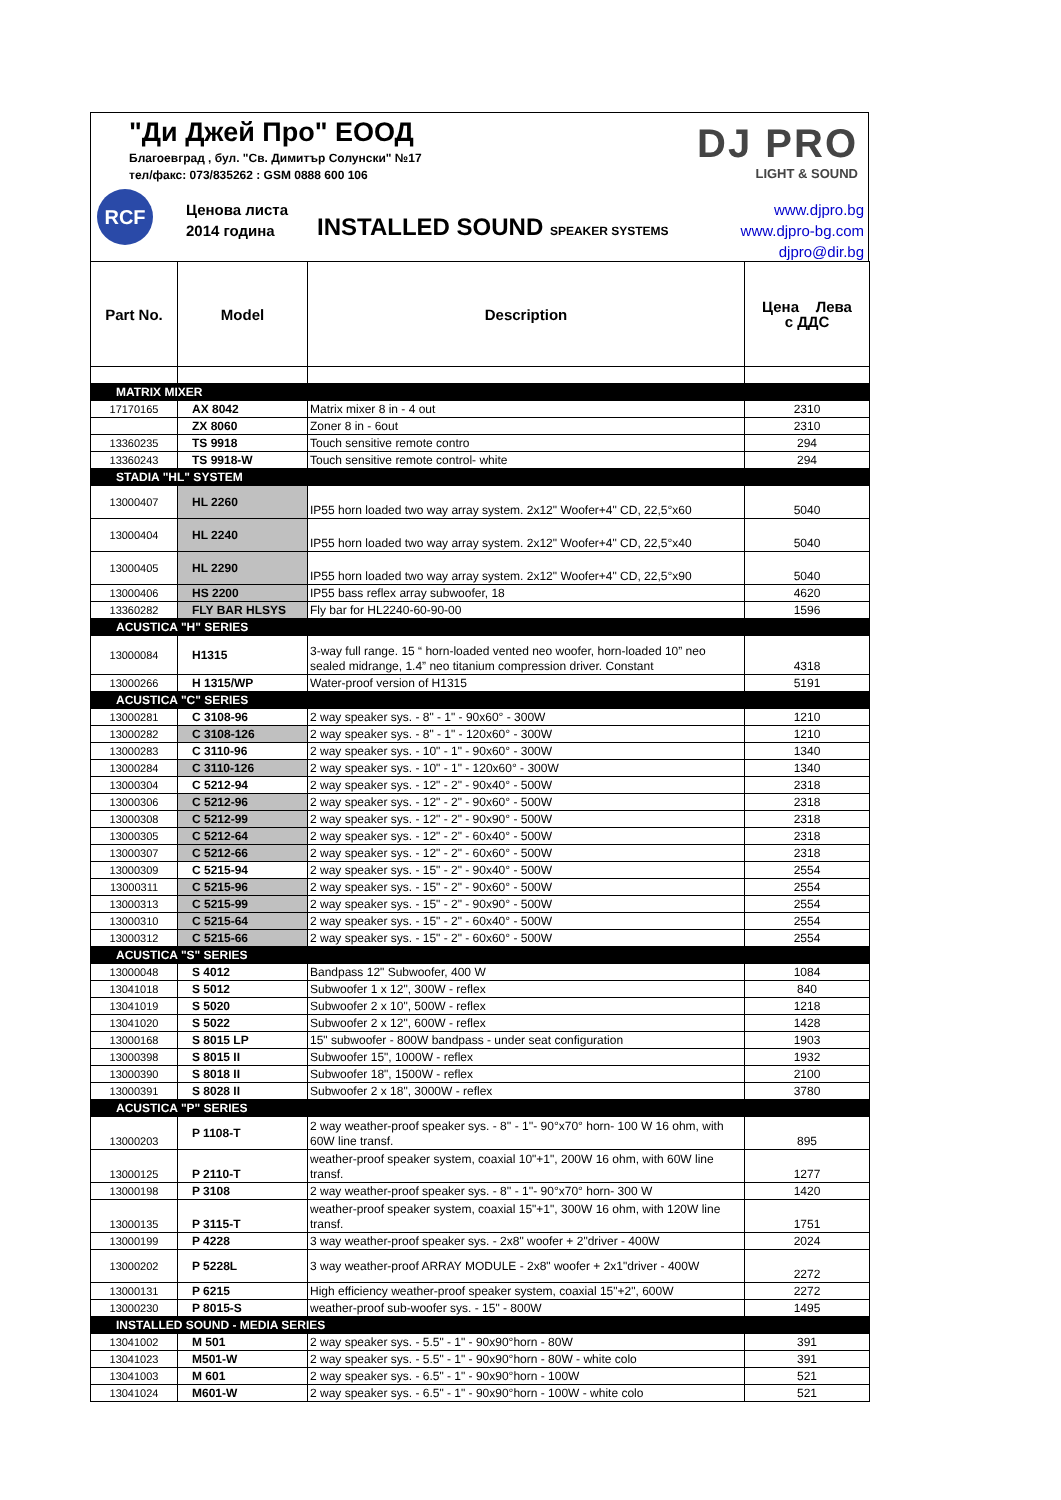"Ди Джей Про" ЕООД
Благоевград , бул. "Св. Димитър Солунски" №17
тел/факс: 073/835262 : GSM 0888 600 106
RCF
Ценова листа
2014 година
INSTALLED SOUND SPEAKER SYSTEMS
DJ PRO
LIGHT & SOUND
www.djpro.bg
www.djpro-bg.com
djpro@dir.bg
| Part No. | Model | Description | Цена Лева с ДДС |
| --- | --- | --- | --- |
| MATRIX MIXER | | | |
| 17170165 | AX 8042 | Matrix mixer 8 in - 4 out | 2310 |
| | ZX 8060 | Zoner 8 in - 6out | 2310 |
| 13360235 | TS 9918 | Touch sensitive remote contro | 294 |
| 13360243 | TS 9918-W | Touch sensitive remote control- white | 294 |
| STADIA "HL" SYSTEM | | | |
| 13000407 | HL 2260 | IP55 horn loaded two way array system. 2x12" Woofer+4" CD, 22,5°x60 | 5040 |
| 13000404 | HL 2240 | IP55 horn loaded two way array system. 2x12" Woofer+4" CD, 22,5°x40 | 5040 |
| 13000405 | HL 2290 | IP55 horn loaded two way array system. 2x12" Woofer+4" CD, 22,5°x90 | 5040 |
| 13000406 | HS 2200 | IP55 bass reflex array subwoofer, 18 | 4620 |
| 13360282 | FLY BAR HLSYS | Fly bar for HL2240-60-90-00 | 1596 |
| ACUSTICA "H" SERIES | | | |
| 13000084 | H1315 | 3-way full range. 15 “ horn-loaded vented neo woofer, horn-loaded 10” neo sealed midrange, 1.4” neo titanium compression driver. Constant | 4318 |
| 13000266 | H 1315/WP | Water-proof version of H1315 | 5191 |
| ACUSTICA "C" SERIES | | | |
| 13000281 | C 3108-96 | 2 way speaker sys. - 8" - 1" - 90x60° - 300W | 1210 |
| 13000282 | C 3108-126 | 2 way speaker sys. - 8" - 1" - 120x60° - 300W | 1210 |
| 13000283 | C 3110-96 | 2 way speaker sys. - 10" - 1" - 90x60° - 300W | 1340 |
| 13000284 | C 3110-126 | 2 way speaker sys. - 10" - 1" - 120x60° - 300W | 1340 |
| 13000304 | C 5212-94 | 2 way speaker sys. - 12" - 2" - 90x40° - 500W | 2318 |
| 13000306 | C 5212-96 | 2 way speaker sys. - 12" - 2" - 90x60° - 500W | 2318 |
| 13000308 | C 5212-99 | 2 way speaker sys. - 12" - 2" - 90x90° - 500W | 2318 |
| 13000305 | C 5212-64 | 2 way speaker sys. - 12" - 2" - 60x40° - 500W | 2318 |
| 13000307 | C 5212-66 | 2 way speaker sys. - 12" - 2" - 60x60° - 500W | 2318 |
| 13000309 | C 5215-94 | 2 way speaker sys. - 15" - 2" - 90x40° - 500W | 2554 |
| 13000311 | C 5215-96 | 2 way speaker sys. - 15" - 2" - 90x60° - 500W | 2554 |
| 13000313 | C 5215-99 | 2 way speaker sys. - 15" - 2" - 90x90° - 500W | 2554 |
| 13000310 | C 5215-64 | 2 way speaker sys. - 15" - 2" - 60x40° - 500W | 2554 |
| 13000312 | C 5215-66 | 2 way speaker sys. - 15" - 2" - 60x60° - 500W | 2554 |
| ACUSTICA "S" SERIES | | | |
| 13000048 | S 4012 | Bandpass 12" Subwoofer, 400 W | 1084 |
| 13041018 | S 5012 | Subwoofer 1 x 12", 300W - reflex | 840 |
| 13041019 | S 5020 | Subwoofer 2 x 10", 500W - reflex | 1218 |
| 13041020 | S 5022 | Subwoofer 2 x 12", 600W - reflex | 1428 |
| 13000168 | S 8015 LP | 15" subwoofer - 800W bandpass - under seat configuration | 1903 |
| 13000398 | S 8015 II | Subwoofer 15", 1000W - reflex | 1932 |
| 13000390 | S 8018 II | Subwoofer 18", 1500W - reflex | 2100 |
| 13000391 | S 8028 II | Subwoofer 2 x 18", 3000W - reflex | 3780 |
| ACUSTICA "P" SERIES | | | |
| 13000203 | P 1108-T | 2 way weather-proof speaker sys. - 8'' - 1''- 90°x70° horn- 100 W 16 ohm, with 60W line transf. | 895 |
| 13000125 | P 2110-T | weather-proof speaker system, coaxial 10"+1", 200W 16 ohm, with 60W line transf. | 1277 |
| 13000198 | P 3108 | 2 way weather-proof speaker sys. - 8'' - 1''- 90°x70° horn- 300 W | 1420 |
| 13000135 | P 3115-T | weather-proof speaker system, coaxial 15"+1", 300W 16 ohm, with 120W line transf. | 1751 |
| 13000199 | P 4228 | 3 way weather-proof speaker sys. - 2x8" woofer + 2"driver - 400W | 2024 |
| 13000202 | P 5228L | 3 way weather-proof ARRAY MODULE - 2x8" woofer + 2x1"driver - 400W | 2272 |
| 13000131 | P 6215 | High efficiency weather-proof speaker system, coaxial 15"+2", 600W | 2272 |
| 13000230 | P 8015-S | weather-proof sub-woofer sys. - 15" - 800W | 1495 |
| INSTALLED SOUND - MEDIA SERIES | | | |
| 13041002 | M 501 | 2 way speaker sys. - 5.5" - 1" - 90x90°horn - 80W | 391 |
| 13041023 | M501-W | 2 way speaker sys. - 5.5" - 1" - 90x90°horn - 80W - white colo | 391 |
| 13041003 | M 601 | 2 way speaker sys. - 6.5" - 1" - 90x90°horn - 100W | 521 |
| 13041024 | M601-W | 2 way speaker sys. - 6.5" - 1" - 90x90°horn - 100W - white colo | 521 |